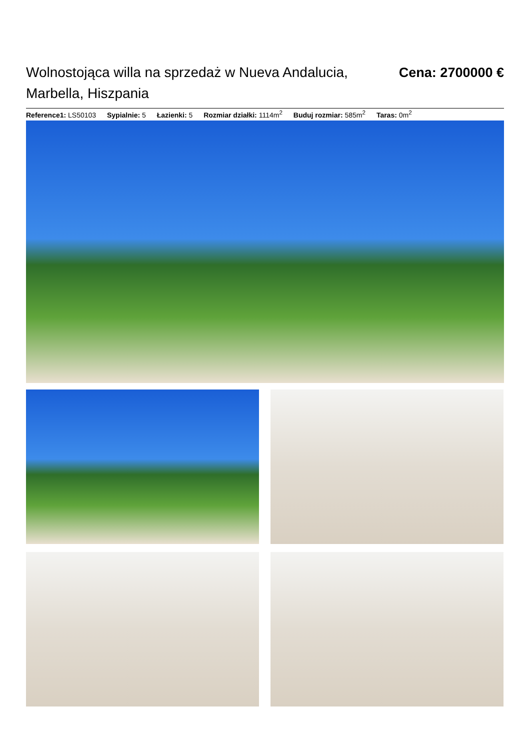Wolnostojąca willa na sprzedaż w Nueva Andalucia, Marbella, Hiszpania
Cena: 2700000 €
Reference1: LS50103 Sypialnie: 5 Łazienki: 5 Rozmiar działki: 1114m<sup>2</sup> Buduj rozmiar: 585m<sup>2</sup> Taras: 0m<sup>2</sup>